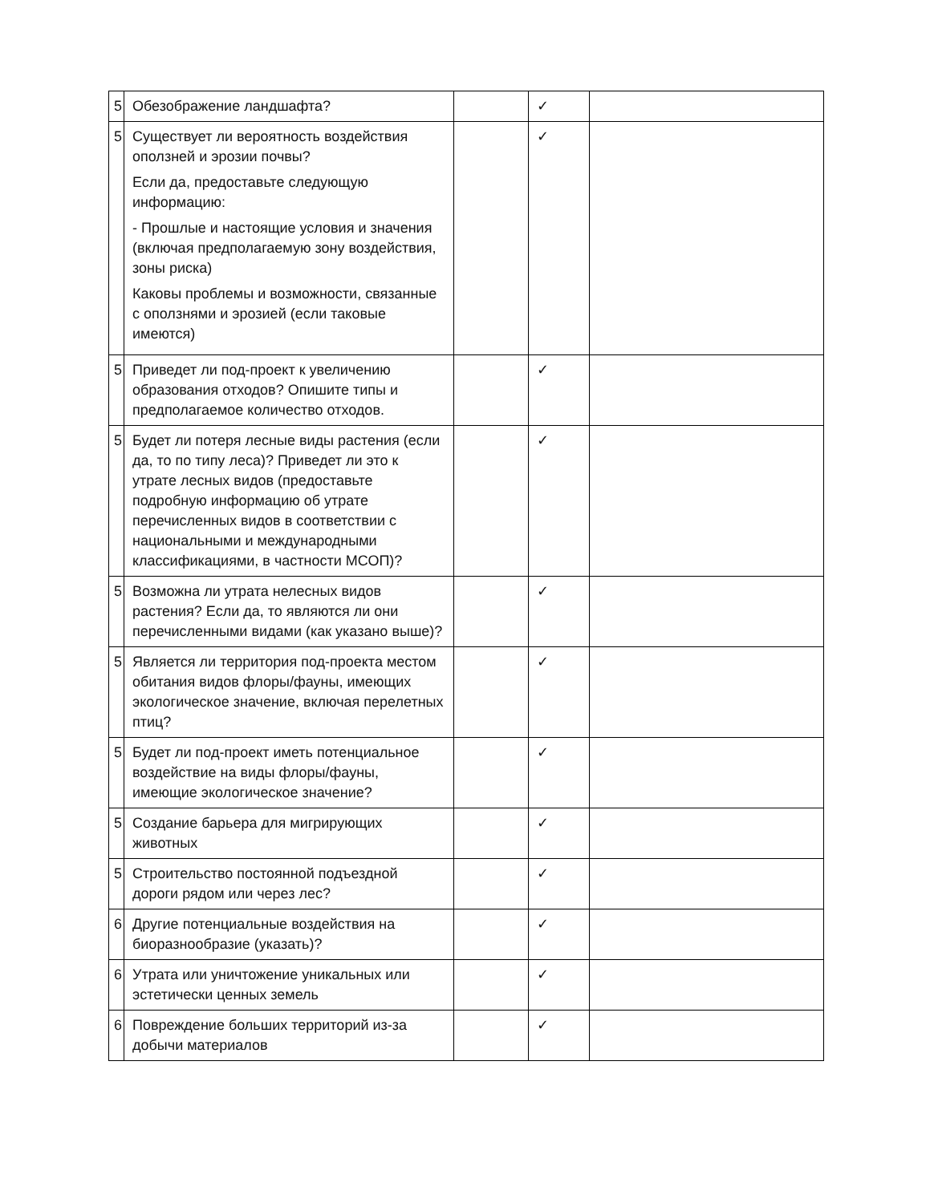| 5 | Обезображение ландшафта? | | ✓ | |
| 5 | Существует ли вероятность воздействия оползней и эрозии почвы? Если да, предоставьте следующую информацию: - Прошлые и настоящие условия и значения (включая предполагаемую зону воздействия, зоны риска) Каковы проблемы и возможности, связанные с оползнями и эрозией (если таковые имеются) | | ✓ | |
| 5 | Приведет ли под-проект к увеличению образования отходов? Опишите типы и предполагаемое количество отходов. | | ✓ | |
| 5 | Будет ли потеря лесные виды растения (если да, то по типу леса)? Приведет ли это к утрате лесных видов (предоставьте подробную информацию об утрате перечисленных видов в соответствии с национальными и международными классификациями, в частности МСОП)? | | ✓ | |
| 5 | Возможна ли утрата нелесных видов растения? Если да, то являются ли они перечисленными видами (как указано выше)? | | ✓ | |
| 5 | Является ли территория под-проекта местом обитания видов флоры/фауны, имеющих экологическое значение, включая перелетных птиц? | | ✓ | |
| 5 | Будет ли под-проект иметь потенциальное воздействие на виды флоры/фауны, имеющие экологическое значение? | | ✓ | |
| 5 | Создание барьера для мигрирующих животных | | ✓ | |
| 5 | Строительство постоянной подъездной дороги рядом или через лес? | | ✓ | |
| 6 | Другие потенциальные воздействия на биоразнообразие (указать)? | | ✓ | |
| 6 | Утрата или уничтожение уникальных или эстетически ценных земель | | ✓ | |
| 6 | Повреждение больших территорий из-за добычи материалов | | ✓ | |